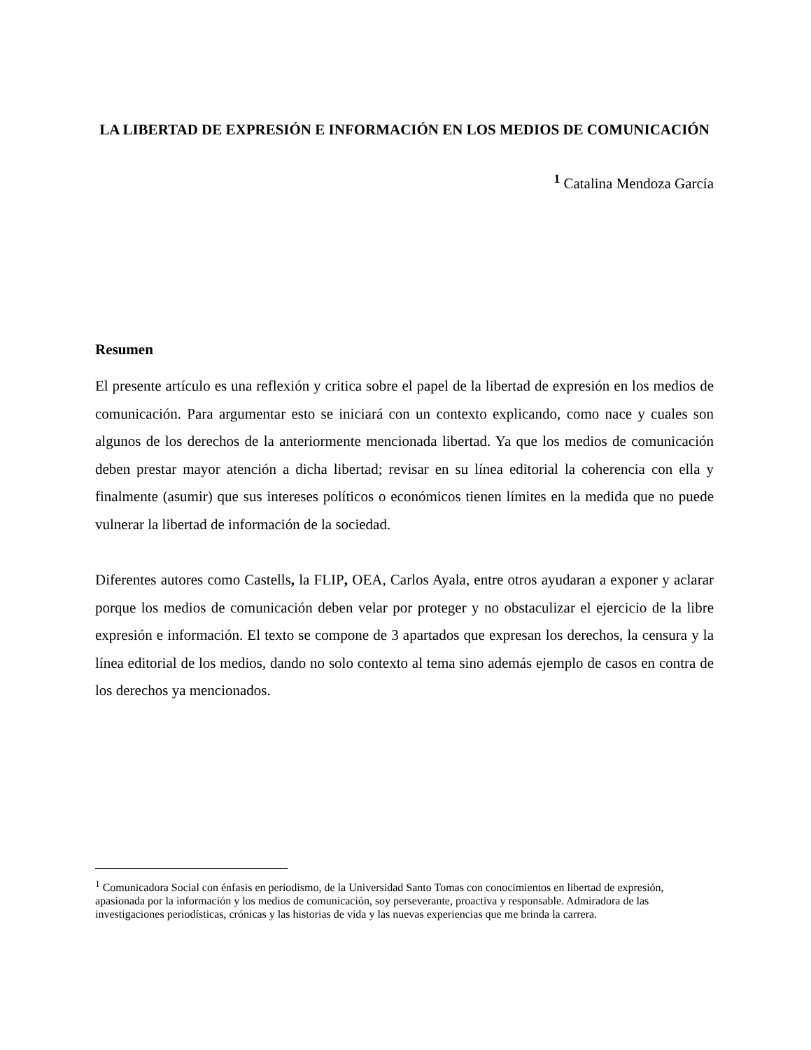LA LIBERTAD DE EXPRESIÓN E INFORMACIÓN EN LOS MEDIOS DE COMUNICACIÓN
<sup>1</sup> Catalina Mendoza García
Resumen
El presente artículo es una reflexión y critica sobre el papel de la libertad de expresión en los medios de comunicación. Para argumentar esto se iniciará con un contexto explicando, como nace y cuales son algunos de los derechos de la anteriormente mencionada libertad. Ya que los medios de comunicación deben prestar mayor atención a dicha libertad; revisar en su línea editorial la coherencia con ella y finalmente (asumir) que sus intereses políticos o económicos tienen límites en la medida que no puede vulnerar la libertad de información de la sociedad.
Diferentes autores como Castells, la FLIP, OEA, Carlos Ayala, entre otros ayudaran a exponer y aclarar porque los medios de comunicación deben velar por proteger y no obstaculizar el ejercicio de la libre expresión e información. El texto se compone de 3 apartados que expresan los derechos, la censura y la línea editorial de los medios, dando no solo contexto al tema sino además ejemplo de casos en contra de los derechos ya mencionados.
<sup>1</sup> Comunicadora Social con énfasis en periodismo, de la Universidad Santo Tomas con conocimientos en libertad de expresión, apasionada por la información y los medios de comunicación, soy perseverante, proactiva y responsable. Admiradora de las investigaciones periodísticas, crónicas y las historias de vida y las nuevas experiencias que me brinda la carrera.